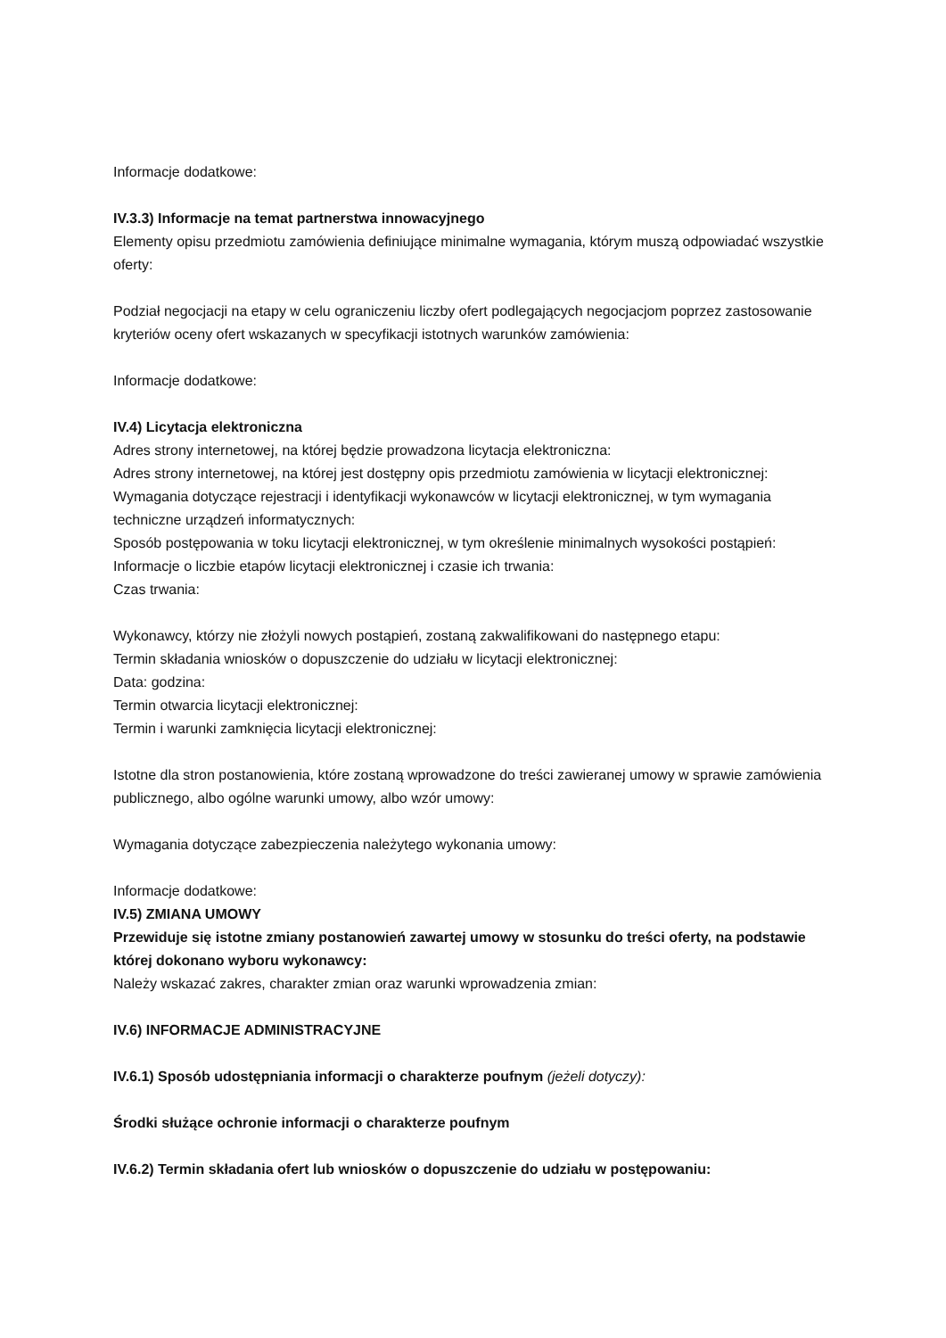Informacje dodatkowe:
IV.3.3) Informacje na temat partnerstwa innowacyjnego
Elementy opisu przedmiotu zamówienia definiujące minimalne wymagania, którym muszą odpowiadać wszystkie oferty:
Podział negocjacji na etapy w celu ograniczeniu liczby ofert podlegających negocjacjom poprzez zastosowanie kryteriów oceny ofert wskazanych w specyfikacji istotnych warunków zamówienia:
Informacje dodatkowe:
IV.4) Licytacja elektroniczna
Adres strony internetowej, na której będzie prowadzona licytacja elektroniczna:
Adres strony internetowej, na której jest dostępny opis przedmiotu zamówienia w licytacji elektronicznej:
Wymagania dotyczące rejestracji i identyfikacji wykonawców w licytacji elektronicznej, w tym wymagania techniczne urządzeń informatycznych:
Sposób postępowania w toku licytacji elektronicznej, w tym określenie minimalnych wysokości postąpień:
Informacje o liczbie etapów licytacji elektronicznej i czasie ich trwania:
Czas trwania:
Wykonawcy, którzy nie złożyli nowych postąpień, zostaną zakwalifikowani do następnego etapu:
Termin składania wniosków o dopuszczenie do udziału w licytacji elektronicznej:
Data: godzina:
Termin otwarcia licytacji elektronicznej:
Termin i warunki zamknięcia licytacji elektronicznej:
Istotne dla stron postanowienia, które zostaną wprowadzone do treści zawieranej umowy w sprawie zamówienia publicznego, albo ogólne warunki umowy, albo wzór umowy:
Wymagania dotyczące zabezpieczenia należytego wykonania umowy:
Informacje dodatkowe:
IV.5) ZMIANA UMOWY
Przewiduje się istotne zmiany postanowień zawartej umowy w stosunku do treści oferty, na podstawie której dokonano wyboru wykonawcy:
Należy wskazać zakres, charakter zmian oraz warunki wprowadzenia zmian:
IV.6) INFORMACJE ADMINISTRACYJNE
IV.6.1) Sposób udostępniania informacji o charakterze poufnym (jeżeli dotyczy):
Środki służące ochronie informacji o charakterze poufnym
IV.6.2) Termin składania ofert lub wniosków o dopuszczenie do udziału w postępowaniu: